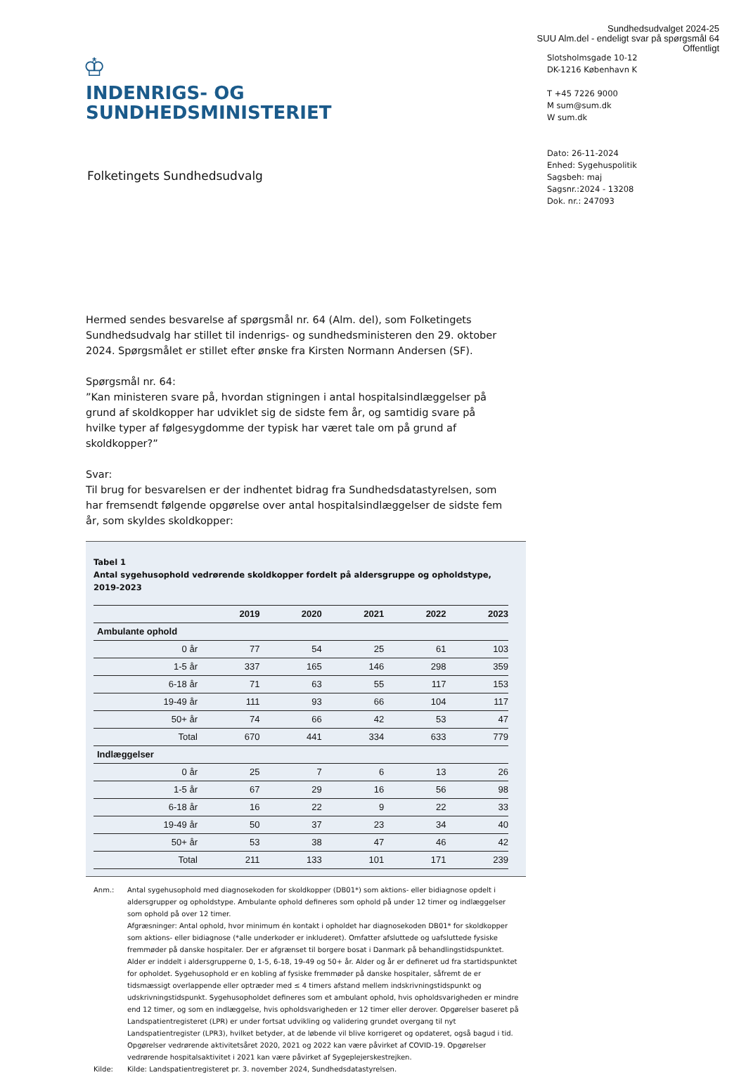Sundhedsudvalget 2024-25
SUU Alm.del - endeligt svar på spørgsmål 64
Offentligt
♔
INDENRIGS- OG
SUNDHEDSMINISTERIET
Slotsholmsgade 10-12
DK-1216 København K
T +45 7226 9000
M sum@sum.dk
W sum.dk
Dato: 26-11-2024
Enhed: Sygehuspolitik
Sagsbeh: maj
Sagsnr.:2024 - 13208
Dok. nr.: 247093
Folketingets Sundhedsudvalg
Hermed sendes besvarelse af spørgsmål nr. 64 (Alm. del), som Folketingets Sundhedsudvalg har stillet til indenrigs- og sundhedsministeren den 29. oktober 2024. Spørgsmålet er stillet efter ønske fra Kirsten Normann Andersen (SF).
Spørgsmål nr. 64:
”Kan ministeren svare på, hvordan stigningen i antal hospitalsindlæggelser på grund af skoldkopper har udviklet sig de sidste fem år, og samtidig svare på hvilke typer af følgesygdomme der typisk har været tale om på grund af skoldkopper?”
Svar:
Til brug for besvarelsen er der indhentet bidrag fra Sundhedsdatastyrelsen, som har fremsendt følgende opgørelse over antal hospitalsindlæggelser de sidste fem år, som skyldes skoldkopper:
Tabel 1
Antal sygehusophold vedrørende skoldkopper fordelt på aldersgruppe og opholdstype, 2019-2023
| | 2019 | 2020 | 2021 | 2022 | 2023 |
| --- | --- | --- | --- | --- | --- |
| Ambulante ophold | | | | | |
| 0 år | 77 | 54 | 25 | 61 | 103 |
| 1-5 år | 337 | 165 | 146 | 298 | 359 |
| 6-18 år | 71 | 63 | 55 | 117 | 153 |
| 19-49 år | 111 | 93 | 66 | 104 | 117 |
| 50+ år | 74 | 66 | 42 | 53 | 47 |
| Total | 670 | 441 | 334 | 633 | 779 |
| Indlæggelser | | | | | |
| 0 år | 25 | 7 | 6 | 13 | 26 |
| 1-5 år | 67 | 29 | 16 | 56 | 98 |
| 6-18 år | 16 | 22 | 9 | 22 | 33 |
| 19-49 år | 50 | 37 | 23 | 34 | 40 |
| 50+ år | 53 | 38 | 47 | 46 | 42 |
| Total | 211 | 133 | 101 | 171 | 239 |
Anm.:
Antal sygehusophold med diagnosekoden for skoldkopper (DB01*) som aktions- eller bidiagnose opdelt i aldersgrupper og opholdstype. Ambulante ophold defineres som ophold på under 12 timer og indlæggelser som ophold på over 12 timer.
Afgræsninger: Antal ophold, hvor minimum én kontakt i opholdet har diagnosekoden DB01* for skoldkopper som aktions- eller bidiagnose (*alle underkoder er inkluderet). Omfatter afsluttede og uafsluttede fysiske fremmøder på danske hospitaler. Der er afgrænset til borgere bosat i Danmark på behandlingstidspunktet. Alder er inddelt i aldersgrupperne 0, 1-5, 6-18, 19-49 og 50+ år. Alder og år er defineret ud fra startidspunktet for opholdet. Sygehusophold er en kobling af fysiske fremmøder på danske hospitaler, såfremt de er tidsmæssigt overlappende eller optræder med ≤ 4 timers afstand mellem indskrivningstidspunkt og udskrivningstidspunkt. Sygehusopholdet defineres som et ambulant ophold, hvis opholdsvarigheden er mindre end 12 timer, og som en indlæggelse, hvis opholdsvarigheden er 12 timer eller derover. Opgørelser baseret på Landspatientregisteret (LPR) er under fortsat udvikling og validering grundet overgang til nyt Landspatientregister (LPR3), hvilket betyder, at de løbende vil blive korrigeret og opdateret, også bagud i tid. Opgørelser vedrørende aktivitetsåret 2020, 2021 og 2022 kan være påvirket af COVID-19. Opgørelser vedrørende hospitalsaktivitet i 2021 kan være påvirket af Sygeplejerskestrejken.
Kilde:
Kilde: Landspatientregisteret pr. 3. november 2024, Sundhedsdatastyrelsen.